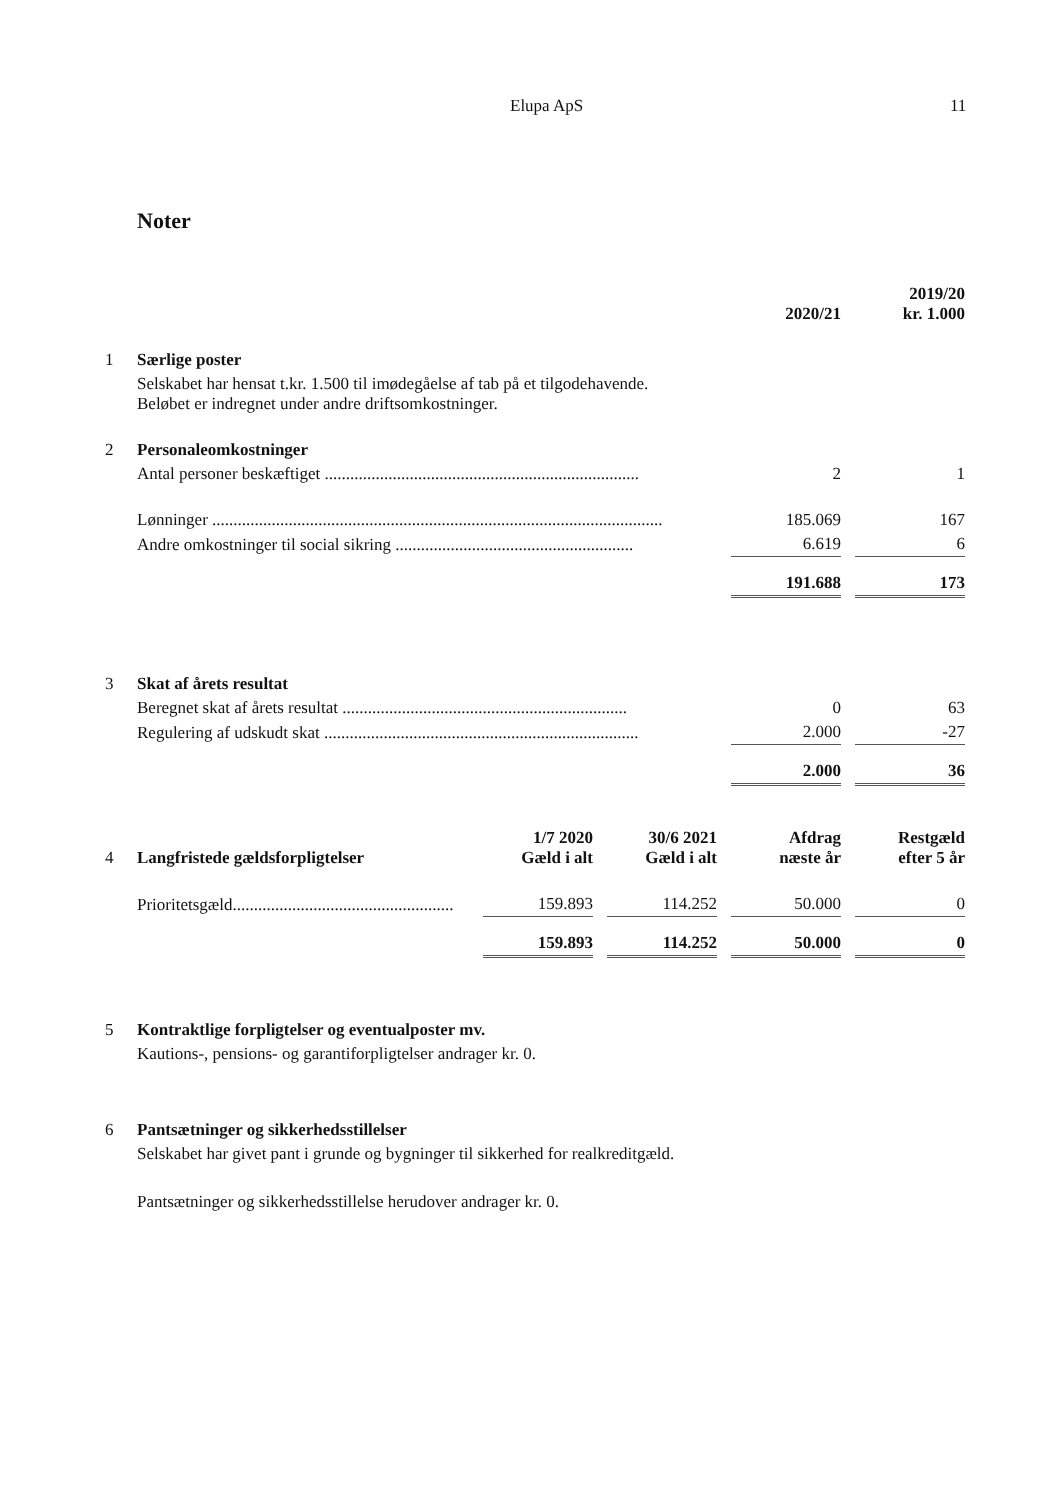Elupa ApS 11
Noter
| | | 2020/21 | | 2019/20 kr. 1.000 |
| 1 | Særlige poster | | | |
| | Selskabet har hensat t.kr. 1.500 til imødegåelse af tab på et tilgodehavende. Beløbet er indregnet under andre driftsomkostninger. | | | |
| 2 | Personaleomkostninger | | | |
| | Antal personer beskæftiget .......................................................................... | 2 | | 1 |
| | Lønninger .......................................................................................................... | 185.069 | | 167 |
| | Andre omkostninger til social sikring ........................................................ | 6.619 | | 6 |
| | | 191.688 | | 173 |
| 3 | Skat af årets resultat | | | |
| | Beregnet skat af årets resultat ................................................................... | 0 | | 63 |
| | Regulering af udskudt skat .......................................................................... | 2.000 | | -27 |
| | | 2.000 | | 36 |
| 4 | Langfristede gældsforpligtelser | 1/7 2020 Gæld i alt | | 30/6 2021 Gæld i alt | | Afdrag næste år | | Restgæld efter 5 år |
| | Prioritetsgæld.................................................... | 159.893 | | 114.252 | | 50.000 | | 0 |
| | | 159.893 | | 114.252 | | 50.000 | | 0 |
| 5 | Kontraktlige forpligtelser og eventualposter mv. |
| | Kautions-, pensions- og garantiforpligtelser andrager kr. 0. |
| 6 | Pantsætninger og sikkerhedsstillelser |
| | Selskabet har givet pant i grunde og bygninger til sikkerhed for realkreditgæld. |
| | Pantsætninger og sikkerhedsstillelse herudover andrager kr. 0. |